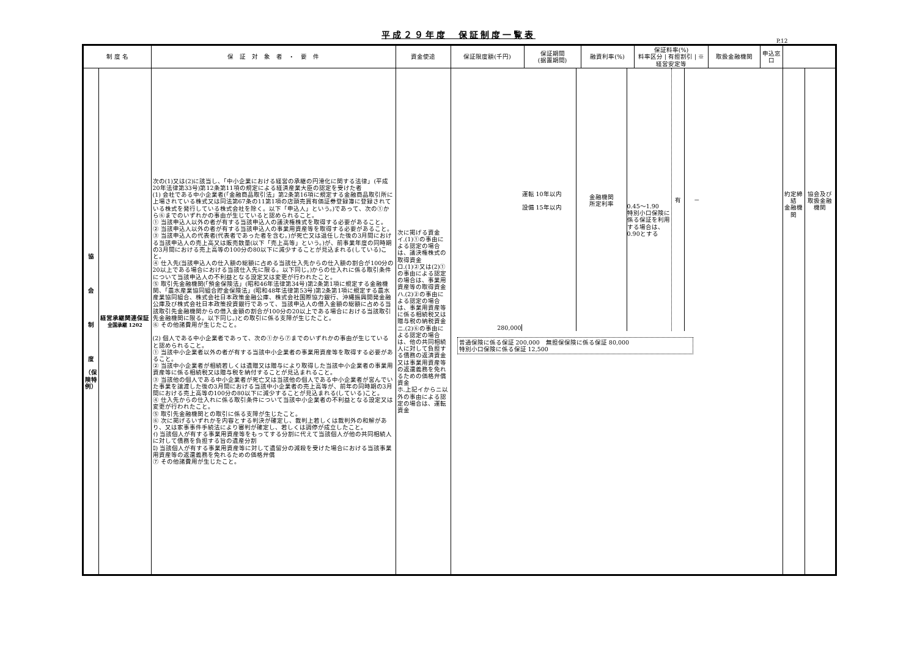平成２９年度　保証制度一覧表
P.12
| 制 度 名 | | 保 証 対 象 者 ・ 要 件 | 資金使途 | 保証限度額(千円) | 保証期間 (据置期間) | 融資利率(%) | 保証料率(%) 料率区分 / 有担割引 / ※経営安定等 | 取扱金融機関 | 申込窓口 | | |
| --- | --- | --- | --- | --- | --- | --- | --- | --- | --- | --- | --- |
| 協 会 制 度 （保険特例） | 経営承継関連保証 全国承継 1202 | 次の(1)又は(2)に該当し、「中小企業における経営の承継の円滑化に関する法律」(平成20年法律第33号)第12条第11項の規定による経済産業大臣の認定を受けた者 (1) 会社である中小企業者(「金融商品取引法」第2条第16項に規定する金融商品取引所に上場されている株式又は同法第67条の11第1項の店頭売買有価証券登録簿に登録されている株式を発行している株式会社を除く。以下「申込人」という。)であって、次の①から⑥までのいずれかの事由が生じていると認められること。 ① 当該申込人以外の者が有する当該申込人の議決権株式を取得する必要があること。 ② 当該申込人以外の者が有する当該申込人の事業用資産等を取得する必要があること。 ③ 当該申込人の代表者(代表者であった者を含む。)が死亡又は退任した後の3月間における当該申込人の売上高又は販売数量(以下「売上高等」という。)が、前事業年度の同時期の3月間における売上高等の100分の80以下に減少することが見込まれる(している)こと。 ④ 仕入先(当該申込人の仕入額の総額に占める当該仕入先からの仕入額の割合が100分の20以上である場合における当該仕入先に限る。以下同じ。)からの仕入れに係る取引条件について当該申込人の不利益となる設定又は変更が行われたこと。 ⑤ 取引先金融機関(「預金保険法」(昭和46年法律第34号)第2条第1項に規定する金融機関、「農水産業協同組合貯金保険法」(昭和48年法律第53号)第2条第1項に規定する農水産業協同組合、株式会社日本政策金融公庫、株式会社国際協力銀行、沖縄振興開発金融公庫及び株式会社日本政策投資銀行であって、当該申込人の借入金額の総額に占める当該取引先金融機関からの借入金額の割合が100分の20以上である場合における当該取引先金融機関に限る。以下同じ。)との取引に係る支障が生じたこと。 ⑥ その他諸費用が生じたこと。 (2) 個人である中小企業者であって、次の①から⑦までのいずれかの事由が生じていると認められること。 ① 当該中小企業者以外の者が有する当該中小企業者の事業用資産等を取得する必要があること。 ② 当該中小企業者が相続若しくは遺贈又は贈与により取得した当該中小企業者の事業用資産等に係る相続税又は贈与税を納付することが見込まれること。 ③ 当該他の個人である中小企業者が死亡又は当該他の個人である中小企業者が営んでいた事業を譲渡した後の3月間における当該中小企業者の売上高等が、前年の同時期の3月間における売上高等の100分の80以下に減少することが見込まれる(している)こと。 ④ 仕入先からの仕入れに係る取引条件について当該中小企業者の不利益となる設定又は変更が行われたこと。 ⑤ 取引先金融機関との取引に係る支障が生じたこと。 ⑥ 次に掲げるいずれかを内容とする判決が確定し、裁判上若しくは裁判外の和解があり、又は家事事件手続法により審判が確定し、若しくは調停が成立したこと。 ｲ) 当該個人が有する事業用資産等をもってする分割に代えて当該個人が他の共同相続人に対して債務を負担する旨の遺産分割 ﾛ) 当該個人が有する事業用資産等に対して遺留分の減殺を受けた場合における当該事業用資産等の返還義務を免れるための価格弁償 ⑦ その他諸費用が生じたこと。 | 次に掲げる資金 イ.(1)①の事由による認定の場合は、議決権株式の取得資金 ロ.(1)②又は(2)①の事由による認定の場合は、事業用資産等の取得資金 ハ.(2)②の事由による認定の場合は、事業用資産等に係る相続税又は贈与税の納税資金 ニ.(2)⑥の事由による認定の場合は、他の共同相続人に対して負担する債務の返済資金又は事業用資産等の返還義務を免れるための価格弁償資金 ホ.上記イからニ以外の事由による認定の場合は、運転資金 | 280,000 運転 10年以内 設備 15年以内 金融機関 所定利率 0.45～1.90 特別小口保険に係る保証を利用する場合は、0.90とする 有 － 普通保険に係る保証 200,000 無担保保険に係る保証 80,000 特別小口保険に係る保証 12,500 | | | | | | 約定締結 金融機関 | 協会及び 取扱金融機関 |